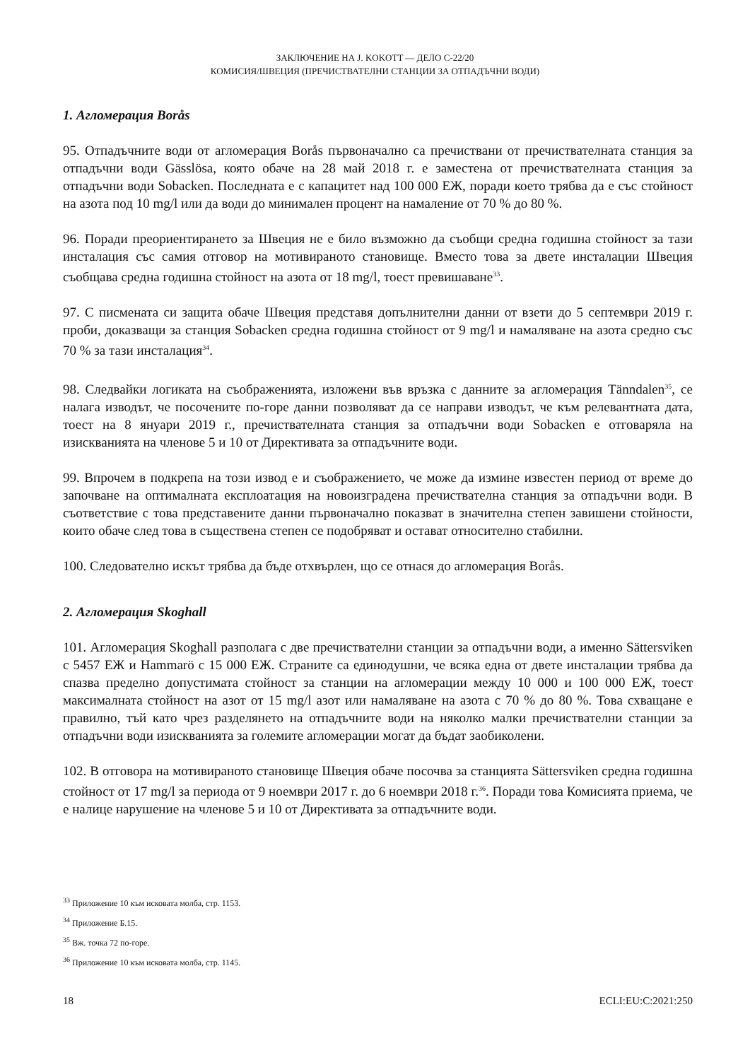ЗАКЛЮЧЕНИЕ НА J. KOKOTT — ДЕЛО C-22/20
КОМИСИЯ/ШВЕЦИЯ (ПРЕЧИСТВАТЕЛНИ СТАНЦИИ ЗА ОТПАДЪЧНИ ВОДИ)
1. Агломерация Borås
95. Отпадъчните води от агломерация Borås първоначално са пречиствани от пречиствателната станция за отпадъчни води Gässlösa, която обаче на 28 май 2018 г. е заместена от пречиствателната станция за отпадъчни води Sobacken. Последната е с капацитет над 100 000 ЕЖ, поради което трябва да е със стойност на азота под 10 mg/l или да води до минимален процент на намаление от 70 % до 80 %.
96. Поради преориентирането за Швеция не е било възможно да съобщи средна годишна стойност за тази инсталация със самия отговор на мотивираното становище. Вместо това за двете инсталации Швеция съобщава средна годишна стойност на азота от 18 mg/l, тоест превишаване<sup>33</sup>.
97. С писмената си защита обаче Швеция представя допълнителни данни от взети до 5 септември 2019 г. проби, доказващи за станция Sobacken средна годишна стойност от 9 mg/l и намаляване на азота средно със 70 % за тази инсталация<sup>34</sup>.
98. Следвайки логиката на съображенията, изложени във връзка с данните за агломерация Tänndalen<sup>35</sup>, се налага изводът, че посочените по-горе данни позволяват да се направи изводът, че към релевантната дата, тоест на 8 януари 2019 г., пречиствателната станция за отпадъчни води Sobacken е отговаряла на изискванията на членове 5 и 10 от Директивата за отпадъчните води.
99. Впрочем в подкрепа на този извод е и съображението, че може да измине известен период от време до започване на оптималната експлоатация на новоизградена пречиствателна станция за отпадъчни води. В съответствие с това представените данни първоначално показват в значителна степен завишени стойности, които обаче след това в съществена степен се подобряват и остават относително стабилни.
100. Следователно искът трябва да бъде отхвърлен, що се отнася до агломерация Borås.
2. Агломерация Skoghall
101. Агломерация Skoghall разполага с две пречиствателни станции за отпадъчни води, а именно Sättersviken с 5457 ЕЖ и Hammarö с 15 000 ЕЖ. Страните са единодушни, че всяка една от двете инсталации трябва да спазва пределно допустимата стойност за станции на агломерации между 10 000 и 100 000 ЕЖ, тоест максималната стойност на азот от 15 mg/l азот или намаляване на азота с 70 % до 80 %. Това схващане е правилно, тъй като чрез разделянето на отпадъчните води на няколко малки пречиствателни станции за отпадъчни води изискванията за големите агломерации могат да бъдат заобиколени.
102. В отговора на мотивираното становище Швеция обаче посочва за станцията Sättersviken средна годишна стойност от 17 mg/l за периода от 9 ноември 2017 г. до 6 ноември 2018 г.<sup>36</sup>. Поради това Комисията приема, че е налице нарушение на членове 5 и 10 от Директивата за отпадъчните води.
<sup>33</sup> Приложение 10 към исковата молба, стр. 1153.
<sup>34</sup> Приложение Б.15.
<sup>35</sup> Вж. точка 72 по-горе.
<sup>36</sup> Приложение 10 към исковата молба, стр. 1145.
18 ECLI:EU:C:2021:250